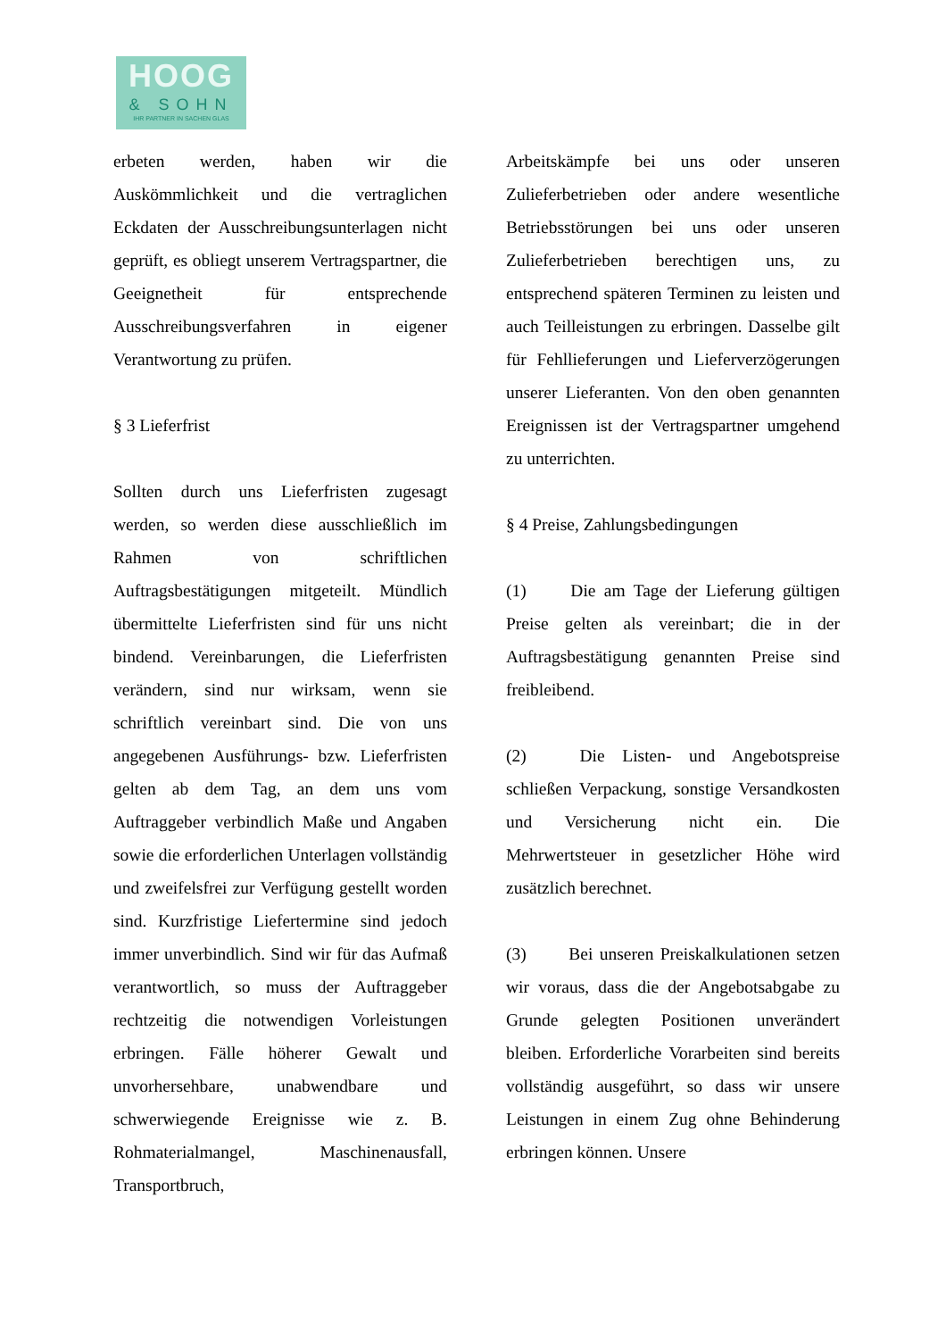HOOG
& SOHN
IHR PARTNER IN SACHEN GLAS
erbeten werden, haben wir die Auskömmlichkeit und die vertraglichen Eckdaten der Ausschreibungsunterlagen nicht geprüft, es obliegt unserem Vertragspartner, die Geeignetheit für entsprechende Ausschreibungsverfahren in eigener Verantwortung zu prüfen.
§ 3 Lieferfrist
Sollten durch uns Lieferfristen zugesagt werden, so werden diese ausschließlich im Rahmen von schriftlichen Auftragsbestätigungen mitgeteilt. Mündlich übermittelte Lieferfristen sind für uns nicht bindend. Vereinbarungen, die Lieferfristen verändern, sind nur wirksam, wenn sie schriftlich vereinbart sind. Die von uns angegebenen Ausführungs- bzw. Lieferfristen gelten ab dem Tag, an dem uns vom Auftraggeber verbindlich Maße und Angaben sowie die erforderlichen Unterlagen vollständig und zweifelsfrei zur Verfügung gestellt worden sind. Kurzfristige Liefertermine sind jedoch immer unverbindlich. Sind wir für das Aufmaß verantwortlich, so muss der Auftraggeber rechtzeitig die notwendigen Vorleistungen erbringen. Fälle höherer Gewalt und unvorhersehbare, unabwendbare und schwerwiegende Ereignisse wie z. B. Rohmaterialmangel, Maschinenausfall, Transportbruch,
Arbeitskämpfe bei uns oder unseren Zulieferbetrieben oder andere wesentliche Betriebsstörungen bei uns oder unseren Zulieferbetrieben berechtigen uns, zu entsprechend späteren Terminen zu leisten und auch Teilleistungen zu erbringen. Dasselbe gilt für Fehllieferungen und Lieferverzögerungen unserer Lieferanten. Von den oben genannten Ereignissen ist der Vertragspartner umgehend zu unterrichten.
§ 4 Preise, Zahlungsbedingungen
(1) Die am Tage der Lieferung gültigen Preise gelten als vereinbart; die in der Auftragsbestätigung genannten Preise sind freibleibend.
(2) Die Listen- und Angebotspreise schließen Verpackung, sonstige Versandkosten und Versicherung nicht ein. Die Mehrwertsteuer in gesetzlicher Höhe wird zusätzlich berechnet.
(3) Bei unseren Preiskalkulationen setzen wir voraus, dass die der Angebotsabgabe zu Grunde gelegten Positionen unverändert bleiben. Erforderliche Vorarbeiten sind bereits vollständig ausgeführt, so dass wir unsere Leistungen in einem Zug ohne Behinderung erbringen können. Unsere